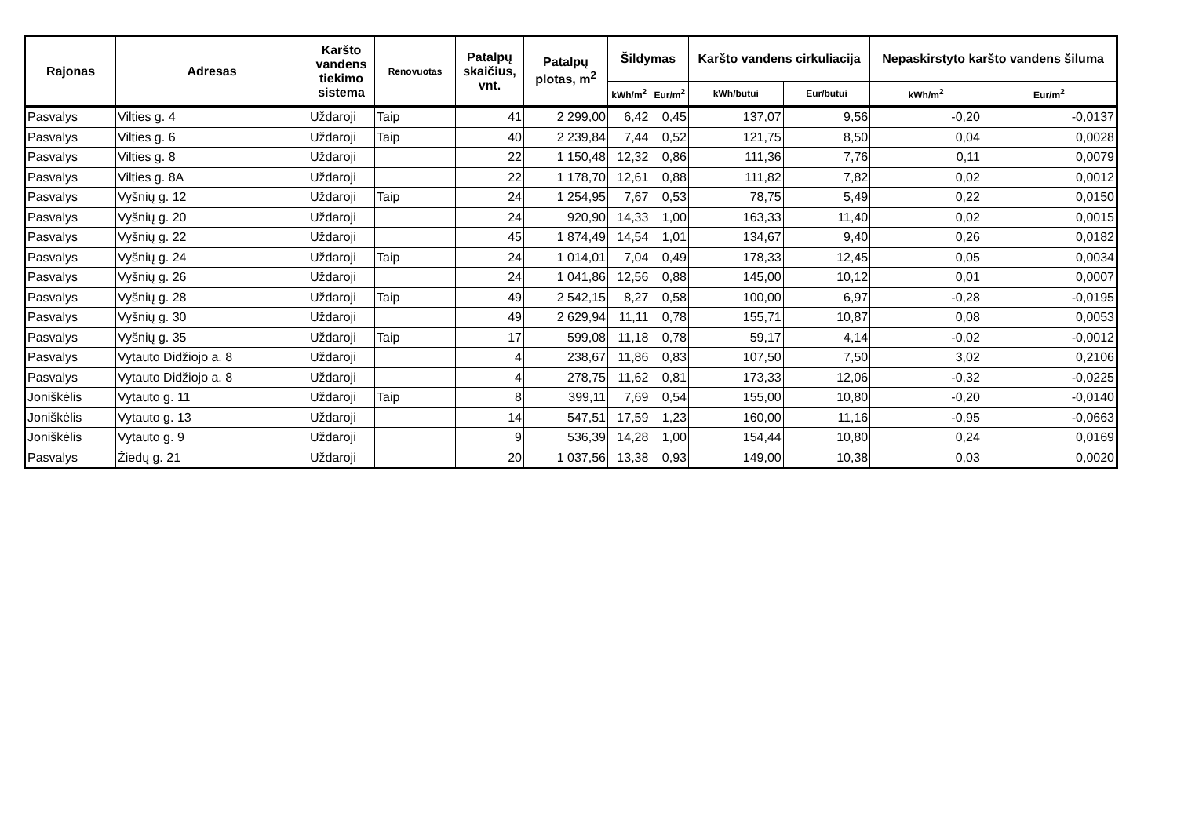| Rajonas | Adresas | Karšto vandens tiekimo sistema | Renovuotas | Patalpų skaičius, vnt. | Patalpų plotas, m<sup>2</sup> | Šildymas | | Karšto vandens cirkuliacija | | Nepaskirstyto karšto vandens šiluma | |
| --- | --- | --- | --- | --- | --- | --- | --- | --- | --- | --- | --- |
| | | | | | | kWh/m<sup>2</sup> | Eur/m<sup>2</sup> | kWh/butui | Eur/butui | kWh/m<sup>2</sup> | Eur/m<sup>2</sup> |
| Pasvalys | Vilties g. 4 | Uždaroji | Taip | 41 | 2 299,00 | 6,42 | 0,45 | 137,07 | 9,56 | -0,20 | -0,0137 |
| Pasvalys | Vilties g. 6 | Uždaroji | Taip | 40 | 2 239,84 | 7,44 | 0,52 | 121,75 | 8,50 | 0,04 | 0,0028 |
| Pasvalys | Vilties g. 8 | Uždaroji | | 22 | 1 150,48 | 12,32 | 0,86 | 111,36 | 7,76 | 0,11 | 0,0079 |
| Pasvalys | Vilties g. 8A | Uždaroji | | 22 | 1 178,70 | 12,61 | 0,88 | 111,82 | 7,82 | 0,02 | 0,0012 |
| Pasvalys | Vyšnių g. 12 | Uždaroji | Taip | 24 | 1 254,95 | 7,67 | 0,53 | 78,75 | 5,49 | 0,22 | 0,0150 |
| Pasvalys | Vyšnių g. 20 | Uždaroji | | 24 | 920,90 | 14,33 | 1,00 | 163,33 | 11,40 | 0,02 | 0,0015 |
| Pasvalys | Vyšnių g. 22 | Uždaroji | | 45 | 1 874,49 | 14,54 | 1,01 | 134,67 | 9,40 | 0,26 | 0,0182 |
| Pasvalys | Vyšnių g. 24 | Uždaroji | Taip | 24 | 1 014,01 | 7,04 | 0,49 | 178,33 | 12,45 | 0,05 | 0,0034 |
| Pasvalys | Vyšnių g. 26 | Uždaroji | | 24 | 1 041,86 | 12,56 | 0,88 | 145,00 | 10,12 | 0,01 | 0,0007 |
| Pasvalys | Vyšnių g. 28 | Uždaroji | Taip | 49 | 2 542,15 | 8,27 | 0,58 | 100,00 | 6,97 | -0,28 | -0,0195 |
| Pasvalys | Vyšnių g. 30 | Uždaroji | | 49 | 2 629,94 | 11,11 | 0,78 | 155,71 | 10,87 | 0,08 | 0,0053 |
| Pasvalys | Vyšnių g. 35 | Uždaroji | Taip | 17 | 599,08 | 11,18 | 0,78 | 59,17 | 4,14 | -0,02 | -0,0012 |
| Pasvalys | Vytauto Didžiojo a. 8 | Uždaroji | | 4 | 238,67 | 11,86 | 0,83 | 107,50 | 7,50 | 3,02 | 0,2106 |
| Pasvalys | Vytauto Didžiojo a. 8 | Uždaroji | | 4 | 278,75 | 11,62 | 0,81 | 173,33 | 12,06 | -0,32 | -0,0225 |
| Joniškėlis | Vytauto g. 11 | Uždaroji | Taip | 8 | 399,11 | 7,69 | 0,54 | 155,00 | 10,80 | -0,20 | -0,0140 |
| Joniškėlis | Vytauto g. 13 | Uždaroji | | 14 | 547,51 | 17,59 | 1,23 | 160,00 | 11,16 | -0,95 | -0,0663 |
| Joniškėlis | Vytauto g. 9 | Uždaroji | | 9 | 536,39 | 14,28 | 1,00 | 154,44 | 10,80 | 0,24 | 0,0169 |
| Pasvalys | Žiedų g. 21 | Uždaroji | | 20 | 1 037,56 | 13,38 | 0,93 | 149,00 | 10,38 | 0,03 | 0,0020 |